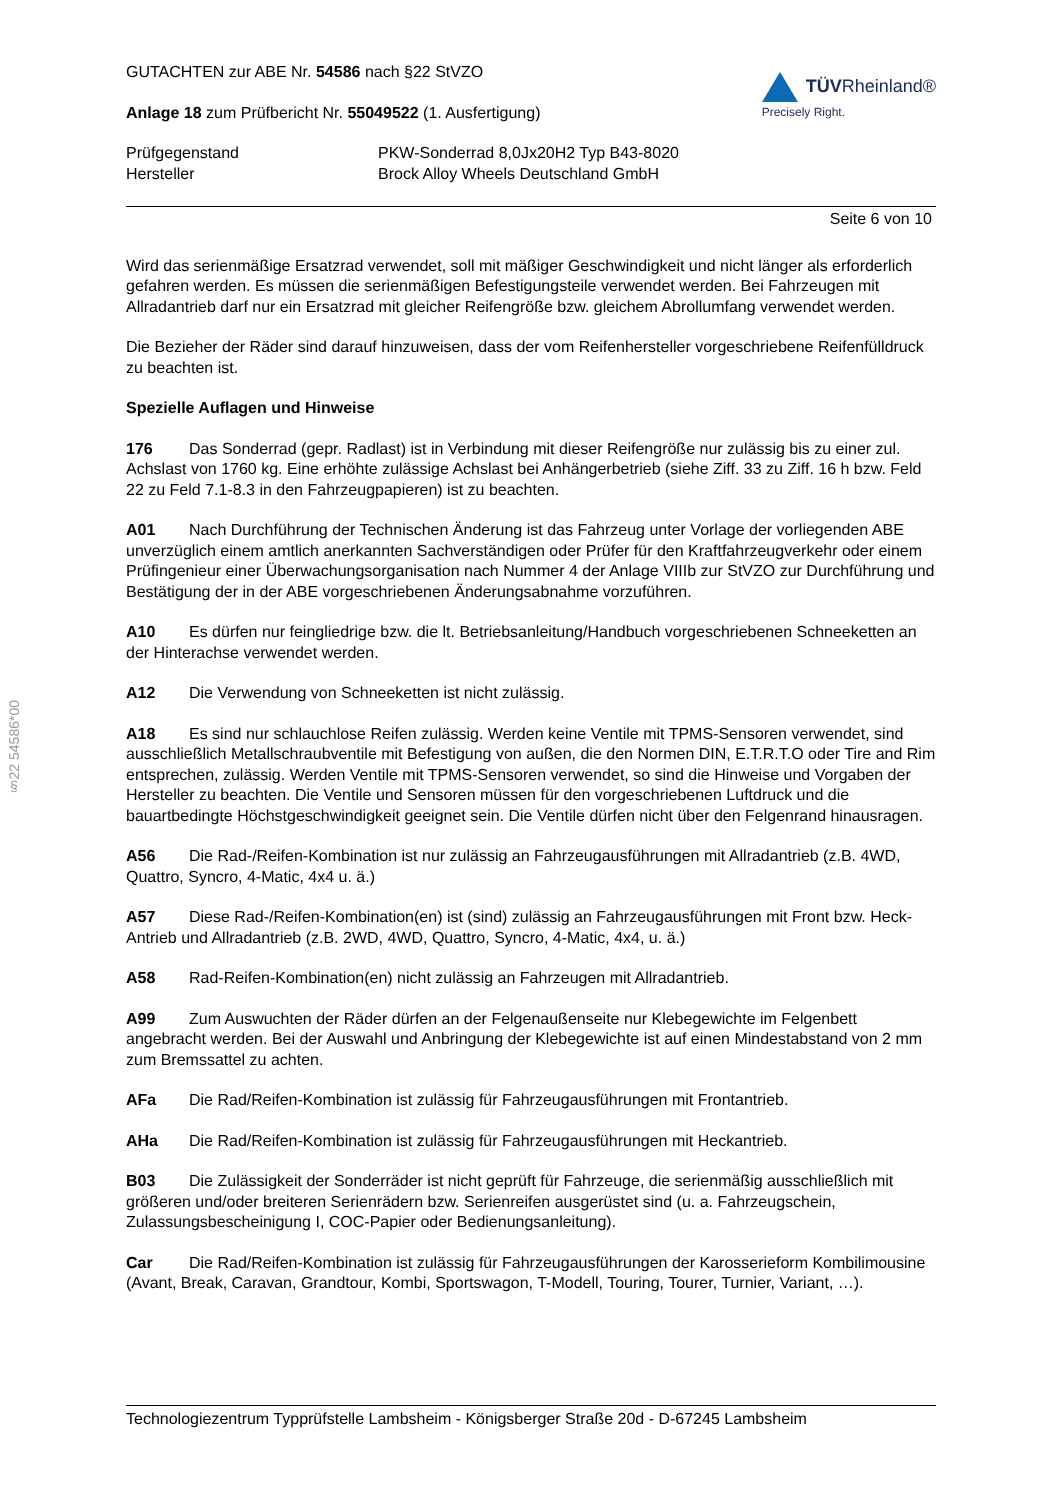§22 54586*00
GUTACHTEN zur ABE Nr. 54586 nach §22 StVZO
Anlage 18 zum Prüfbericht Nr. 55049522 (1. Ausfertigung)
TÜVRheinland®
Precisely Right.
Prüfgegenstand PKW-Sonderrad 8,0Jx20H2 Typ B43-8020
Hersteller Brock Alloy Wheels Deutschland GmbH
Seite 6 von 10
Wird das serienmäßige Ersatzrad verwendet, soll mit mäßiger Geschwindigkeit und nicht länger als erforderlich gefahren werden. Es müssen die serienmäßigen Befestigungsteile verwendet werden. Bei Fahrzeugen mit Allradantrieb darf nur ein Ersatzrad mit gleicher Reifengröße bzw. gleichem Abrollumfang verwendet werden.
Die Bezieher der Räder sind darauf hinzuweisen, dass der vom Reifenhersteller vorgeschriebene Reifenfülldruck zu beachten ist.
Spezielle Auflagen und Hinweise
176 Das Sonderrad (gepr. Radlast) ist in Verbindung mit dieser Reifengröße nur zulässig bis zu einer zul. Achslast von 1760 kg. Eine erhöhte zulässige Achslast bei Anhängerbetrieb (siehe Ziff. 33 zu Ziff. 16 h bzw. Feld 22 zu Feld 7.1-8.3 in den Fahrzeugpapieren) ist zu beachten.
A01 Nach Durchführung der Technischen Änderung ist das Fahrzeug unter Vorlage der vorliegenden ABE unverzüglich einem amtlich anerkannten Sachverständigen oder Prüfer für den Kraftfahrzeugverkehr oder einem Prüfingenieur einer Überwachungsorganisation nach Nummer 4 der Anlage VIIIb zur StVZO zur Durchführung und Bestätigung der in der ABE vorgeschriebenen Änderungsabnahme vorzuführen.
A10 Es dürfen nur feingliedrige bzw. die lt. Betriebsanleitung/Handbuch vorgeschriebenen Schneeketten an der Hinterachse verwendet werden.
A12 Die Verwendung von Schneeketten ist nicht zulässig.
A18 Es sind nur schlauchlose Reifen zulässig. Werden keine Ventile mit TPMS-Sensoren verwendet, sind ausschließlich Metallschraubventile mit Befestigung von außen, die den Normen DIN, E.T.R.T.O oder Tire and Rim entsprechen, zulässig. Werden Ventile mit TPMS-Sensoren verwendet, so sind die Hinweise und Vorgaben der Hersteller zu beachten. Die Ventile und Sensoren müssen für den vorgeschriebenen Luftdruck und die bauartbedingte Höchstgeschwindigkeit geeignet sein. Die Ventile dürfen nicht über den Felgenrand hinausragen.
A56 Die Rad-/Reifen-Kombination ist nur zulässig an Fahrzeugausführungen mit Allradantrieb (z.B. 4WD, Quattro, Syncro, 4-Matic, 4x4 u. ä.)
A57 Diese Rad-/Reifen-Kombination(en) ist (sind) zulässig an Fahrzeugausführungen mit Front bzw. Heck-Antrieb und Allradantrieb (z.B. 2WD, 4WD, Quattro, Syncro, 4-Matic, 4x4, u. ä.)
A58 Rad-Reifen-Kombination(en) nicht zulässig an Fahrzeugen mit Allradantrieb.
A99 Zum Auswuchten der Räder dürfen an der Felgenaußenseite nur Klebegewichte im Felgenbett angebracht werden. Bei der Auswahl und Anbringung der Klebegewichte ist auf einen Mindestabstand von 2 mm zum Bremssattel zu achten.
AFa Die Rad/Reifen-Kombination ist zulässig für Fahrzeugausführungen mit Frontantrieb.
AHa Die Rad/Reifen-Kombination ist zulässig für Fahrzeugausführungen mit Heckantrieb.
B03 Die Zulässigkeit der Sonderräder ist nicht geprüft für Fahrzeuge, die serienmäßig ausschließlich mit größeren und/oder breiteren Serienrädern bzw. Serienreifen ausgerüstet sind (u. a. Fahrzeugschein, Zulassungsbescheinigung I, COC-Papier oder Bedienungsanleitung).
Car Die Rad/Reifen-Kombination ist zulässig für Fahrzeugausführungen der Karosserieform Kombilimousine (Avant, Break, Caravan, Grandtour, Kombi, Sportswagon, T-Modell, Touring, Tourer, Turnier, Variant, …).
Technologiezentrum Typprüfstelle Lambsheim - Königsberger Straße 20d - D-67245 Lambsheim